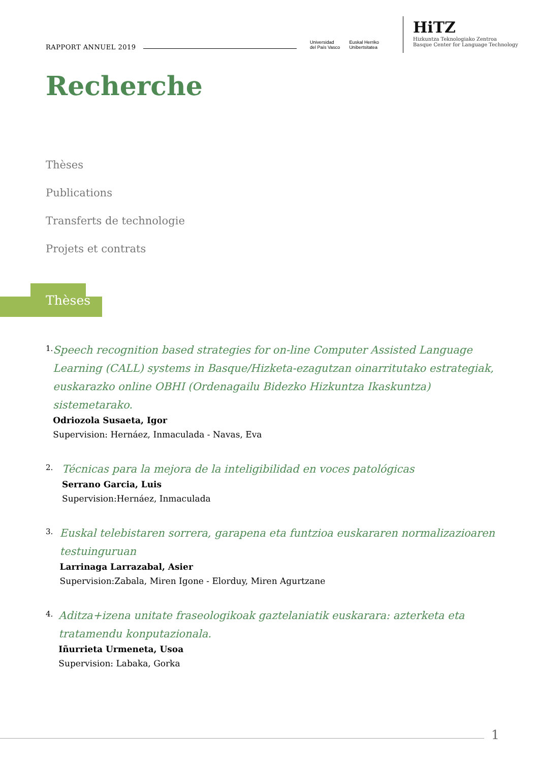RAPPORT ANNUEL 2019
Universidad
del País Vasco Euskal Herriko
Unibertsitatea
HiTZ
Hizkuntza Teknologiako Zentroa
Basque Center for Language Technology
Recherche
Thèses
Publications
Transferts de technologie
Projets et contrats
Thèses
1.
Speech recognition based strategies for on-line Computer Assisted Language Learning (CALL) systems in Basque/Hizketa-ezagutzan oinarritutako estrategiak, euskarazko online OBHI (Ordenagailu Bidezko Hizkuntza Ikaskuntza) sistemetarako.
Odriozola Susaeta, Igor
Supervision: Hernáez, Inmaculada - Navas, Eva
2.
Técnicas para la mejora de la inteligibilidad en voces patológicas
Serrano Garcia, Luis
Supervision:Hernáez, Inmaculada
3.
Euskal telebistaren sorrera, garapena eta funtzioa euskararen normalizazioaren testuinguruan
Larrinaga Larrazabal, Asier
Supervision:Zabala, Miren Igone - Elorduy, Miren Agurtzane
4.
Aditza+izena unitate fraseologikoak gaztelaniatik euskarara: azterketa eta tratamendu konputazionala.
Iñurrieta Urmeneta, Usoa
Supervision: Labaka, Gorka
1